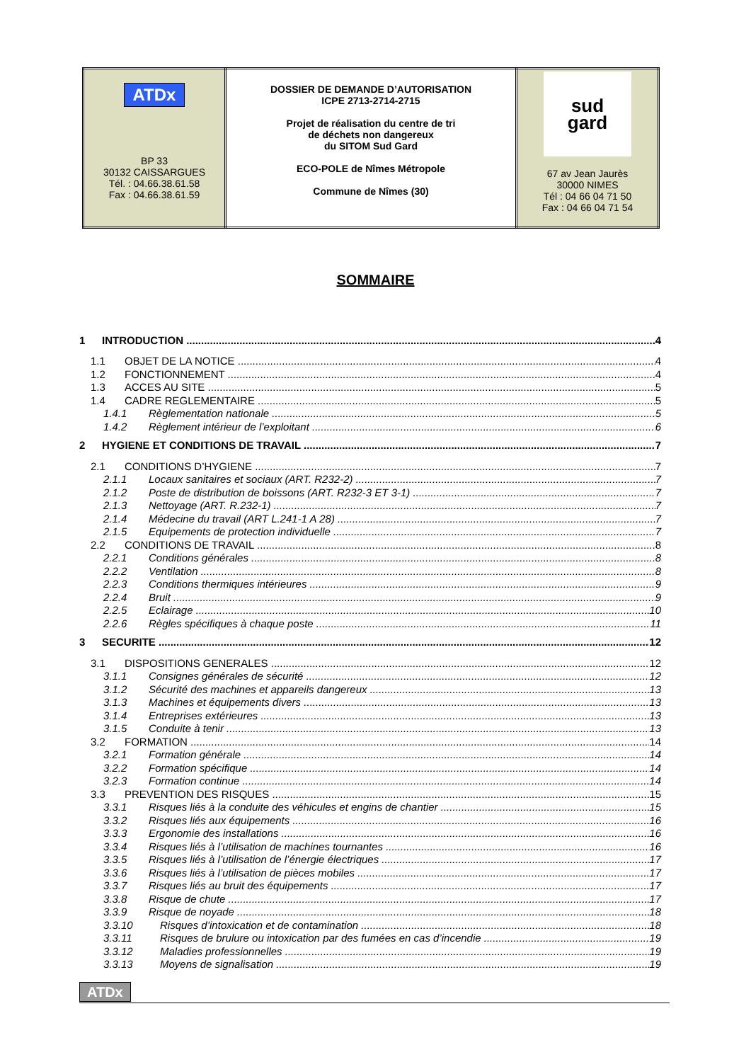| ATDx BP 33 30132 CAISSARGUES Tél. : 04.66.38.61.58 Fax : 04.66.38.61.59 | DOSSIER DE DEMANDE D’AUTORISATION ICPE 2713-2714-2715 Projet de réalisation du centre de tri de déchets non dangereux du SITOM Sud Gard ECO-POLE de Nîmes Métropole Commune de Nîmes (30) | sud gard 67 av Jean Jaurès 30000 NIMES Tél : 04 66 04 71 50 Fax : 04 66 04 71 54 |
SOMMAIRE
1 INTRODUCTION 4
1.1 OBJET DE LA NOTICE 4
1.2 FONCTIONNEMENT 4
1.3 ACCES AU SITE 5
1.4 CADRE REGLEMENTAIRE 5
1.4.1 Règlementation nationale 5
1.4.2 Règlement intérieur de l’exploitant 6
2 HYGIENE ET CONDITIONS DE TRAVAIL 7
2.1 CONDITIONS D’HYGIENE 7
2.1.1 Locaux sanitaires et sociaux (ART. R232-2) 7
2.1.2 Poste de distribution de boissons (ART. R232-3 ET 3-1) 7
2.1.3 Nettoyage (ART. R.232-1) 7
2.1.4 Médecine du travail (ART L.241-1 A 28) 7
2.1.5 Equipements de protection individuelle 7
2.2 CONDITIONS DE TRAVAIL 8
2.2.1 Conditions générales 8
2.2.2 Ventilation 8
2.2.3 Conditions thermiques intérieures 9
2.2.4 Bruit 9
2.2.5 Eclairage 10
2.2.6 Règles spécifiques à chaque poste 11
3 SECURITE 12
3.1 DISPOSITIONS GENERALES 12
3.1.1 Consignes générales de sécurité 12
3.1.2 Sécurité des machines et appareils dangereux 13
3.1.3 Machines et équipements divers 13
3.1.4 Entreprises extérieures 13
3.1.5 Conduite à tenir 13
3.2 FORMATION 14
3.2.1 Formation générale 14
3.2.2 Formation spécifique 14
3.2.3 Formation continue 14
3.3 PREVENTION DES RISQUES 15
3.3.1 Risques liés à la conduite des véhicules et engins de chantier 15
3.3.2 Risques liés aux équipements 16
3.3.3 Ergonomie des installations 16
3.3.4 Risques liés à l’utilisation de machines tournantes 16
3.3.5 Risques liés à l’utilisation de l’énergie électriques 17
3.3.6 Risques liés à l’utilisation de pièces mobiles 17
3.3.7 Risques liés au bruit des équipements 17
3.3.8 Risque de chute 17
3.3.9 Risque de noyade 18
3.3.10 Risques d’intoxication et de contamination 18
3.3.11 Risques de brulure ou intoxication par des fumées en cas d’incendie 19
3.3.12 Maladies professionnelles 19
3.3.13 Moyens de signalisation 19
ATDx